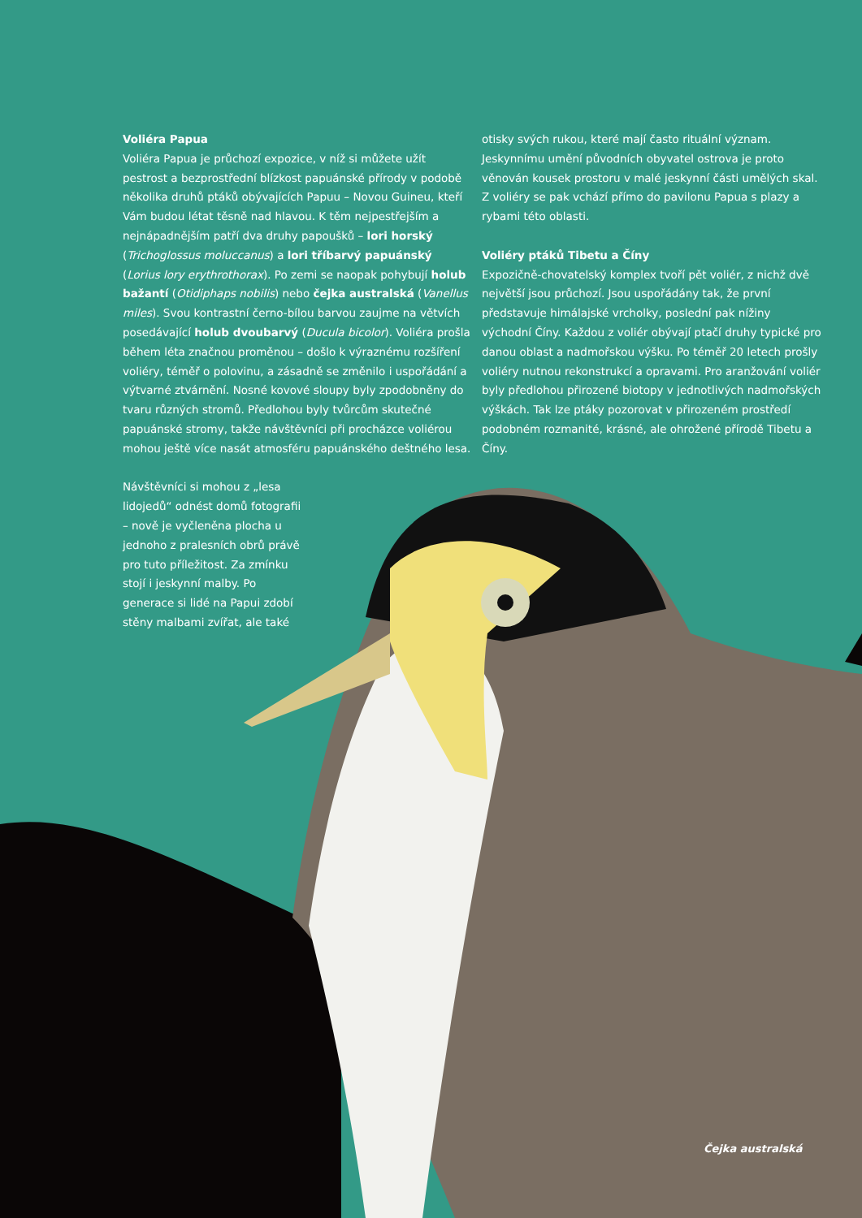Voliéra Papua
Voliéra Papua je průchozí expozice, v níž si můžete užít pestrost a bezprostřední blízkost papuánské přírody v podobě několika druhů ptáků obývajících Papuu – Novou Guineu, kteří Vám budou létat těsně nad hlavou. K těm nejpestřejším a nejnápadnějším patří dva druhy papoušků – lori horský (Trichoglossus moluccanus) a lori tříbarvý papuánský (Lorius lory erythrothorax). Po zemi se naopak pohybují holub bažantí (Otidiphaps nobilis) nebo čejka australská (Vanellus miles). Svou kontrastní černo-bílou barvou zaujme na větvích posedávající holub dvoubarvý (Ducula bicolor). Voliéra prošla během léta značnou proměnou – došlo k výraznému rozšíření voliéry, téměř o polovinu, a zásadně se změnilo i uspořádání a výtvarné ztvárnění. Nosné kovové sloupy byly zpodobněny do tvaru různých stromů. Předlohou byly tvůrcům skutečné papuánské stromy, takže návštěvníci při procházce voliérou mohou ještě více nasát atmosféru papuánského deštného lesa.
Návštěvníci si mohou z „lesa lidojedů“ odnést domů fotografii – nově je vyčleněna plocha u jednoho z pralesních obrů právě pro tuto příležitost. Za zmínku stojí i jeskynní malby. Po generace si lidé na Papui zdobí stěny malbami zvířat, ale také
otisky svých rukou, které mají často rituální význam. Jeskynnímu umění původních obyvatel ostrova je proto věnován kousek prostoru v malé jeskynní části umělých skal. Z voliéry se pak vchází přímo do pavilonu Papua s plazy a rybami této oblasti.
Voliéry ptáků Tibetu a Číny
Expozičně-chovatelský komplex tvoří pět voliér, z nichž dvě největší jsou průchozí. Jsou uspořádány tak, že první představuje himálajské vrcholky, poslední pak nížiny východní Číny. Každou z voliér obývají ptačí druhy typické pro danou oblast a nadmořskou výšku. Po téměř 20 letech prošly voliéry nutnou rekonstrukcí a opravami. Pro aranžování voliér byly předlohou přirozené biotopy v jednotlivých nadmořských výškách. Tak lze ptáky pozorovat v přirozeném prostředí podobném rozmanité, krásné, ale ohrožené přírodě Tibetu a Číny.
Čejka australská